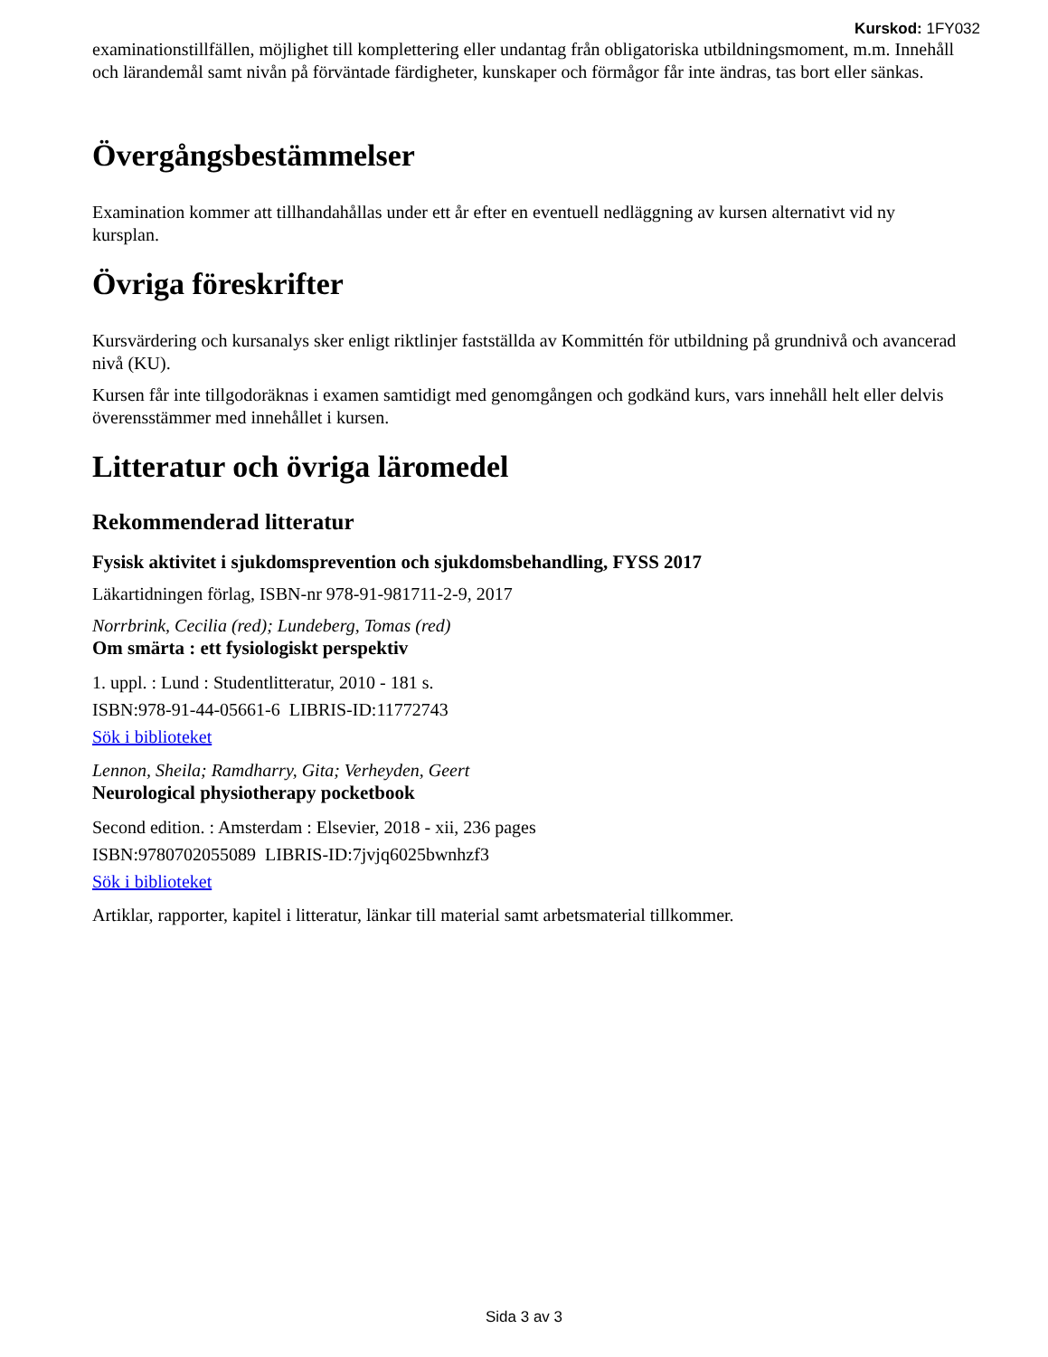Kurskod: 1FY032
examinationstillfällen, möjlighet till komplettering eller undantag från obligatoriska utbildningsmoment, m.m. Innehåll och lärandemål samt nivån på förväntade färdigheter, kunskaper och förmågor får inte ändras, tas bort eller sänkas.
Övergångsbestämmelser
Examination kommer att tillhandahållas under ett år efter en eventuell nedläggning av kursen alternativt vid ny kursplan.
Övriga föreskrifter
Kursvärdering och kursanalys sker enligt riktlinjer fastställda av Kommittén för utbildning på grundnivå och avancerad nivå (KU).
Kursen får inte tillgodoräknas i examen samtidigt med genomgången och godkänd kurs, vars innehåll helt eller delvis överensstämmer med innehållet i kursen.
Litteratur och övriga läromedel
Rekommenderad litteratur
Fysisk aktivitet i sjukdomsprevention och sjukdomsbehandling, FYSS 2017
Läkartidningen förlag, ISBN-nr 978-91-981711-2-9, 2017
Norrbrink, Cecilia (red); Lundeberg, Tomas (red)
Om smärta : ett fysiologiskt perspektiv
1. uppl. : Lund : Studentlitteratur, 2010 - 181 s.
ISBN:978-91-44-05661-6 LIBRIS-ID:11772743
Sök i biblioteket
Lennon, Sheila; Ramdharry, Gita; Verheyden, Geert
Neurological physiotherapy pocketbook
Second edition. : Amsterdam : Elsevier, 2018 - xii, 236 pages
ISBN:9780702055089 LIBRIS-ID:7jvjq6025bwnhzf3
Sök i biblioteket
Artiklar, rapporter, kapitel i litteratur, länkar till material samt arbetsmaterial tillkommer.
Sida 3 av 3